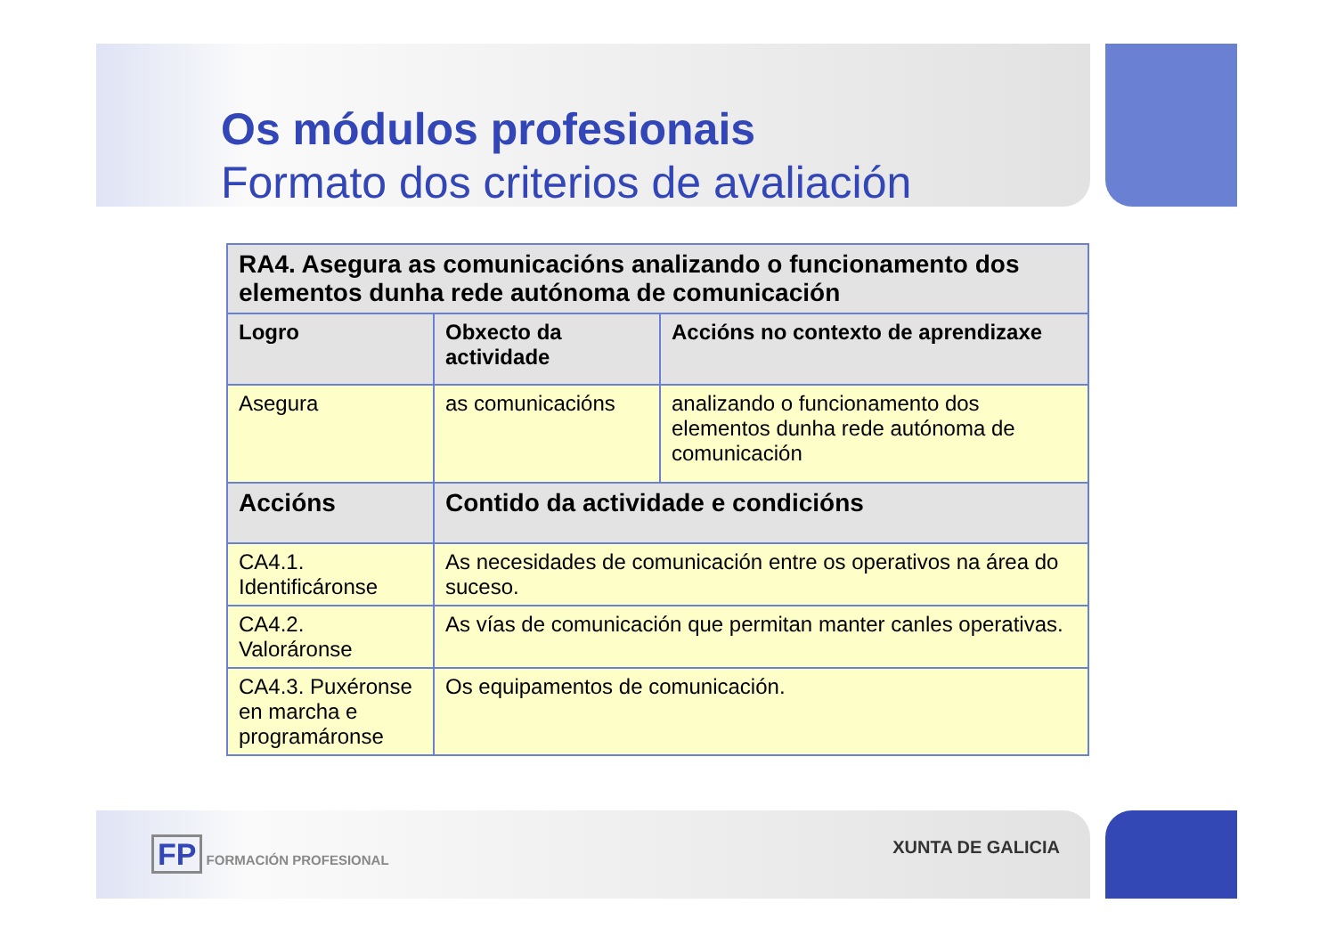Os módulos profesionais
Formato dos criterios de avaliación
| RA4. Asegura as comunicacións analizando o funcionamento dos elementos dunha rede autónoma de comunicación | | |
| --- | --- | --- |
| Logro | Obxecto da actividade | Accións no contexto de aprendizaxe |
| Asegura | as comunicacións | analizando o funcionamento dos elementos dunha rede autónoma de comunicación |
| Accións | Contido da actividade e condicións | |
| CA4.1. Identificáronse | As necesidades de comunicación entre os operativos na área do suceso. | |
| CA4.2. Valoráronse | As vías de comunicación que permitan manter canles operativas. | |
| CA4.3. Puxéronse en marcha e programáronse | Os equipamentos de comunicación. | |
FP FORMACIÓN PROFESIONAL
XUNTA DE GALICIA